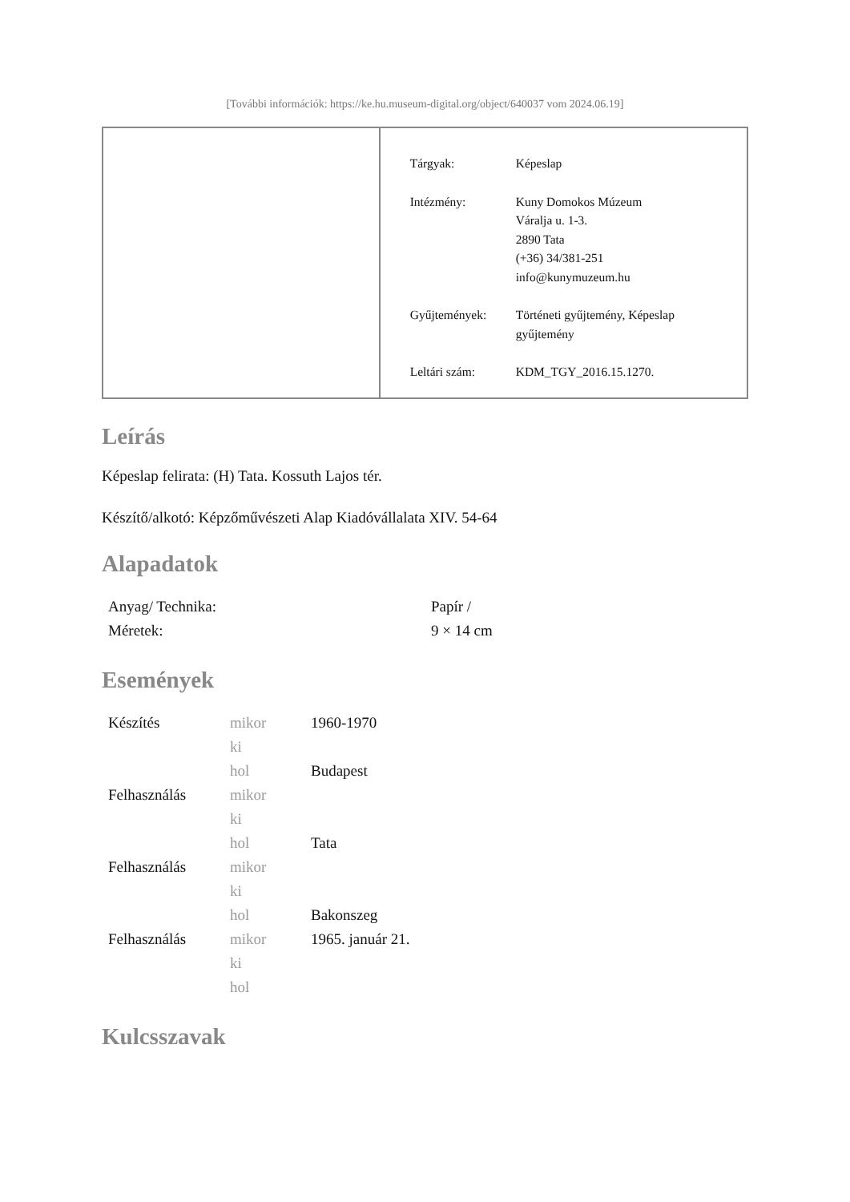[További információk: https://ke.hu.museum-digital.org/object/640037 vom 2024.06.19]
| Tárgyak: | Képeslap |
| Intézmény: | Kuny Domokos Múzeum Váralja u. 1-3. 2890 Tata (+36) 34/381-251 info@kunymuzeum.hu |
| Gyűjtemények: | Történeti gyűjtemény, Képeslap gyűjtemény |
| Leltári szám: | KDM_TGY_2016.15.1270. |
Leírás
Képeslap felirata: (H) Tata. Kossuth Lajos tér.
Készítő/alkotó: Képzőművészeti Alap Kiadóvállalata XIV. 54-64
Alapadatok
| Anyag/ Technika: | Papír / |
| Méretek: | 9 × 14 cm |
Események
| Készítés | mikor | 1960-1970 |
| | ki | |
| | hol | Budapest |
| Felhasználás | mikor | |
| | ki | |
| | hol | Tata |
| Felhasználás | mikor | |
| | ki | |
| | hol | Bakonszeg |
| Felhasználás | mikor | 1965. január 21. |
| | ki | |
| | hol | |
Kulcsszavak